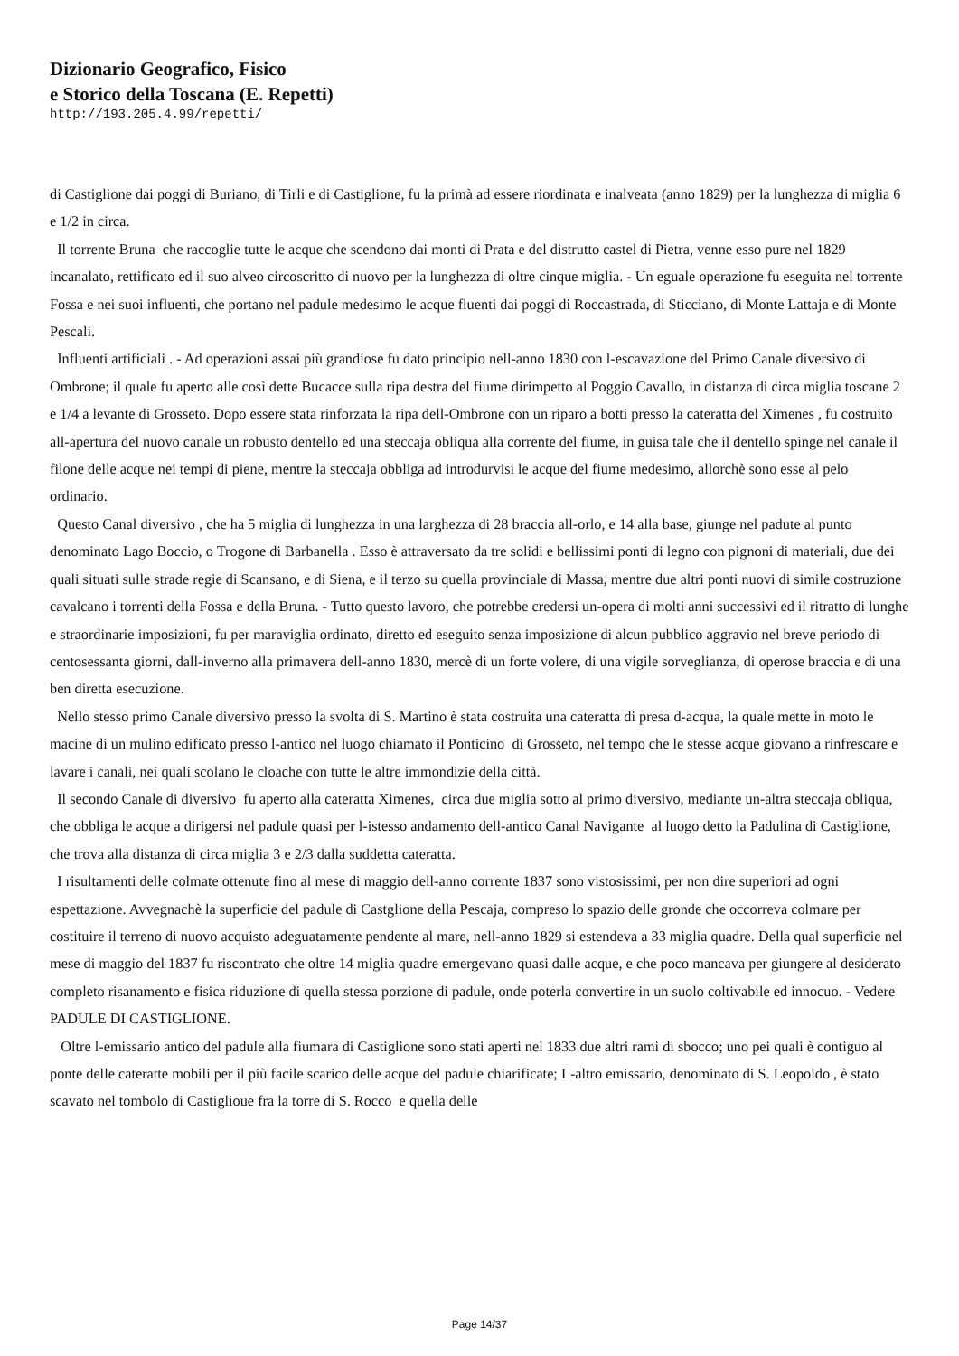Dizionario Geografico, Fisico
e Storico della Toscana (E. Repetti)
http://193.205.4.99/repetti/
di Castiglione dai poggi di Buriano, di Tirli e di Castiglione, fu la primà ad essere riordinata e inalveata (anno 1829) per la lunghezza di miglia 6 e 1/2 in circa.
Il torrente Bruna che raccoglie tutte le acque che scendono dai monti di Prata e del distrutto castel di Pietra, venne esso pure nel 1829 incanalato, rettificato ed il suo alveo circoscritto di nuovo per la lunghezza di oltre cinque miglia. - Un eguale operazione fu eseguita nel torrente Fossa e nei suoi influenti, che portano nel padule medesimo le acque fluenti dai poggi di Roccastrada, di Sticciano, di Monte Lattaja e di Monte Pescali.
Influenti artificiali . - Ad operazioni assai più grandiose fu dato principio nell-anno 1830 con l-escavazione del Primo Canale diversivo di Ombrone; il quale fu aperto alle così dette Bucacce sulla ripa destra del fiume dirimpetto al Poggio Cavallo, in distanza di circa miglia toscane 2 e 1/4 a levante di Grosseto. Dopo essere stata rinforzata la ripa dell-Ombrone con un riparo a botti presso la cateratta del Ximenes , fu costruito all-apertura del nuovo canale un robusto dentello ed una steccaja obliqua alla corrente del fiume, in guisa tale che il dentello spinge nel canale il filone delle acque nei tempi di piene, mentre la steccaja obbliga ad introdurvisi le acque del fiume medesimo, allorchè sono esse al pelo ordinario.
Questo Canal diversivo , che ha 5 miglia di lunghezza in una larghezza di 28 braccia all-orlo, e 14 alla base, giunge nel padute al punto denominato Lago Boccio, o Trogone di Barbanella . Esso è attraversato da tre solidi e bellissimi ponti di legno con pignoni di materiali, due dei quali situati sulle strade regie di Scansano, e di Siena, e il terzo su quella provinciale di Massa, mentre due altri ponti nuovi di simile costruzione cavalcano i torrenti della Fossa e della Bruna. - Tutto questo lavoro, che potrebbe credersi un-opera di molti anni successivi ed il ritratto di lunghe e straordinarie imposizioni, fu per maraviglia ordinato, diretto ed eseguito senza imposizione di alcun pubblico aggravio nel breve periodo di centosessanta giorni, dall-inverno alla primavera dell-anno 1830, mercè di un forte volere, di una vigile sorveglianza, di operose braccia e di una ben diretta esecuzione.
Nello stesso primo Canale diversivo presso la svolta di S. Martino è stata costruita una cateratta di presa d-acqua, la quale mette in moto le macine di un mulino edificato presso l-antico nel luogo chiamato il Ponticino di Grosseto, nel tempo che le stesse acque giovano a rinfrescare e lavare i canali, nei quali scolano le cloache con tutte le altre immondizie della città.
Il secondo Canale di diversivo fu aperto alla cateratta Ximenes, circa due miglia sotto al primo diversivo, mediante un-altra steccaja obliqua, che obbliga le acque a dirigersi nel padule quasi per l-istesso andamento dell-antico Canal Navigante al luogo detto la Padulina di Castiglione, che trova alla distanza di circa miglia 3 e 2/3 dalla suddetta cateratta.
I risultamenti delle colmate ottenute fino al mese di maggio dell-anno corrente 1837 sono vistosissimi, per non dire superiori ad ogni espettazione. Avvegnachè la superficie del padule di Castglione della Pescaja, compreso lo spazio delle gronde che occorreva colmare per costituire il terreno di nuovo acquisto adeguatamente pendente al mare, nell-anno 1829 si estendeva a 33 miglia quadre. Della qual superficie nel mese di maggio del 1837 fu riscontrato che oltre 14 miglia quadre emergevano quasi dalle acque, e che poco mancava per giungere al desiderato completo risanamento e fisica riduzione di quella stessa porzione di padule, onde poterla convertire in un suolo coltivabile ed innocuo. - Vedere PADULE DI CASTIGLIONE.
Oltre l-emissario antico del padule alla fiumara di Castiglione sono stati aperti nel 1833 due altri rami di sbocco; uno pei quali è contiguo al ponte delle cateratte mobili per il più facile scarico delle acque del padule chiarificate; L-altro emissario, denominato di S. Leopoldo , è stato scavato nel tombolo di Castiglioue fra la torre di S. Rocco e quella delle
Page 14/37